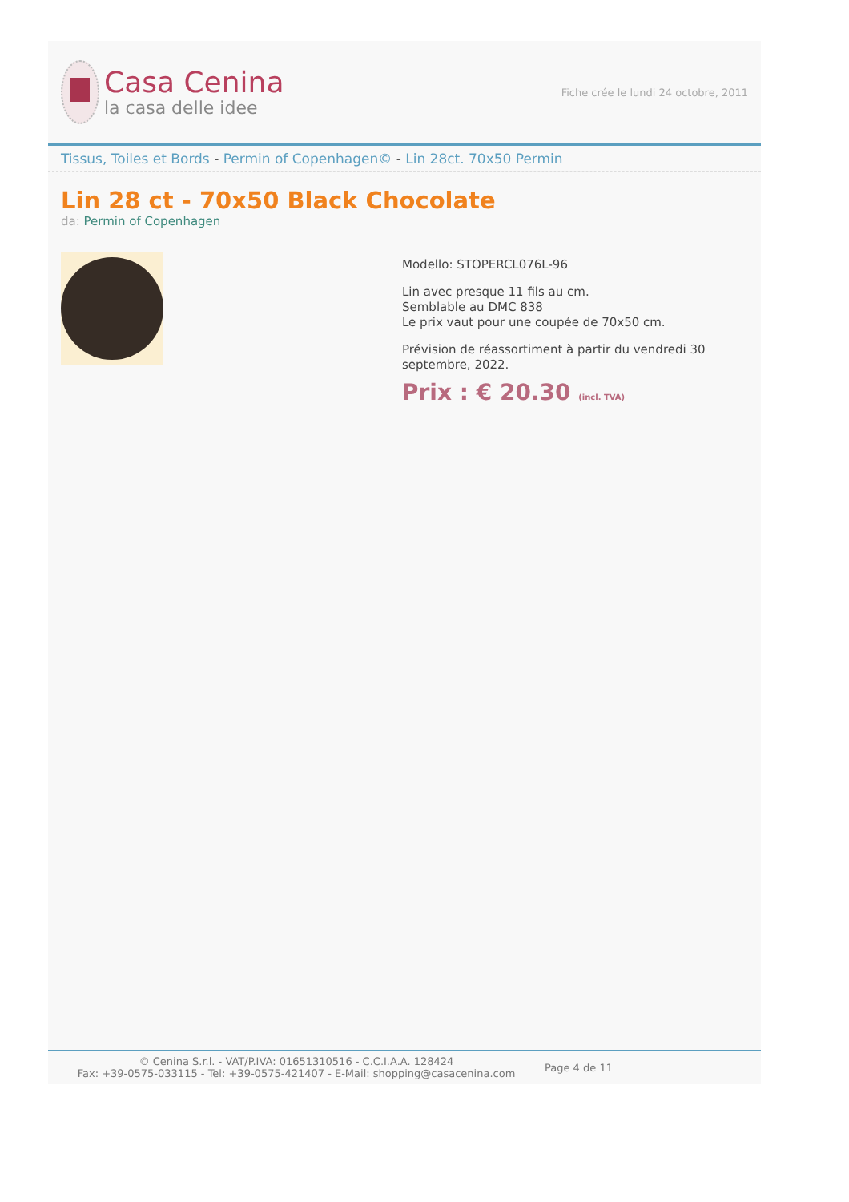Casa Cenina
la casa delle idee
Fiche crée le lundi 24 octobre, 2011
Tissus, Toiles et Bords - Permin of Copenhagen© - Lin 28ct. 70x50 Permin
Lin 28 ct - 70x50 Black Chocolate
da: Permin of Copenhagen
Modello: STOPERCL076L-96
Lin avec presque 11 fils au cm.
Semblable au DMC 838
Le prix vaut pour une coupée de 70x50 cm.
Prévision de réassortiment à partir du vendredi 30 septembre, 2022.
Prix : € 20.30 (incl. TVA)
© Cenina S.r.l. - VAT/P.IVA: 01651310516 - C.C.I.A.A. 128424
Fax: +39-0575-033115 - Tel: +39-0575-421407 - E-Mail: shopping@casacenina.com
Page 4 de 11